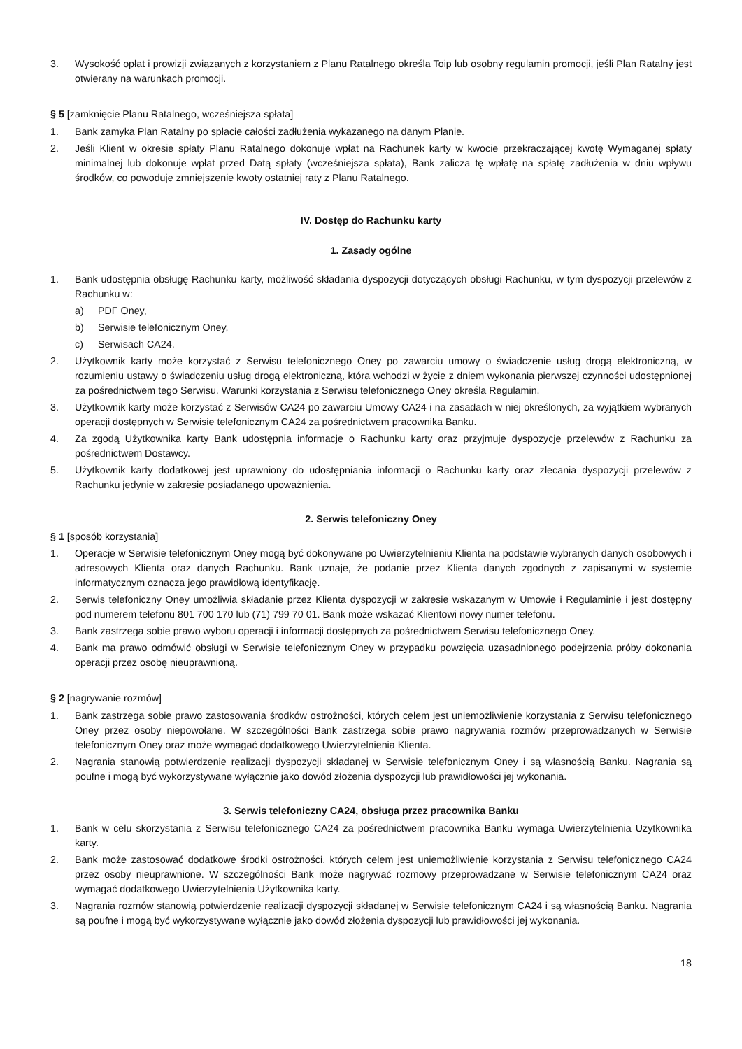3. Wysokość opłat i prowizji związanych z korzystaniem z Planu Ratalnego określa Toip lub osobny regulamin promocji, jeśli Plan Ratalny jest otwierany na warunkach promocji.
§ 5 [zamknięcie Planu Ratalnego, wcześniejsza spłata]
1. Bank zamyka Plan Ratalny po spłacie całości zadłużenia wykazanego na danym Planie.
2. Jeśli Klient w okresie spłaty Planu Ratalnego dokonuje wpłat na Rachunek karty w kwocie przekraczającej kwotę Wymaganej spłaty minimalnej lub dokonuje wpłat przed Datą spłaty (wcześniejsza spłata), Bank zalicza tę wpłatę na spłatę zadłużenia w dniu wpływu środków, co powoduje zmniejszenie kwoty ostatniej raty z Planu Ratalnego.
IV. Dostęp do Rachunku karty
1. Zasady ogólne
1. Bank udostępnia obsługę Rachunku karty, możliwość składania dyspozycji dotyczących obsługi Rachunku, w tym dyspozycji przelewów z Rachunku w:
a) PDF Oney,
b) Serwisie telefonicznym Oney,
c) Serwisach CA24.
2. Użytkownik karty może korzystać z Serwisu telefonicznego Oney po zawarciu umowy o świadczenie usług drogą elektroniczną, w rozumieniu ustawy o świadczeniu usług drogą elektroniczną, która wchodzi w życie z dniem wykonania pierwszej czynności udostępnionej za pośrednictwem tego Serwisu. Warunki korzystania z Serwisu telefonicznego Oney określa Regulamin.
3. Użytkownik karty może korzystać z Serwisów CA24 po zawarciu Umowy CA24 i na zasadach w niej określonych, za wyjątkiem wybranych operacji dostępnych w Serwisie telefonicznym CA24 za pośrednictwem pracownika Banku.
4. Za zgodą Użytkownika karty Bank udostępnia informacje o Rachunku karty oraz przyjmuje dyspozycje przelewów z Rachunku za pośrednictwem Dostawcy.
5. Użytkownik karty dodatkowej jest uprawniony do udostępniania informacji o Rachunku karty oraz zlecania dyspozycji przelewów z Rachunku jedynie w zakresie posiadanego upoważnienia.
2. Serwis telefoniczny Oney
§ 1 [sposób korzystania]
1. Operacje w Serwisie telefonicznym Oney mogą być dokonywane po Uwierzytelnieniu Klienta na podstawie wybranych danych osobowych i adresowych Klienta oraz danych Rachunku. Bank uznaje, że podanie przez Klienta danych zgodnych z zapisanymi w systemie informatycznym oznacza jego prawidłową identyfikację.
2. Serwis telefoniczny Oney umożliwia składanie przez Klienta dyspozycji w zakresie wskazanym w Umowie i Regulaminie i jest dostępny pod numerem telefonu 801 700 170 lub (71) 799 70 01. Bank może wskazać Klientowi nowy numer telefonu.
3. Bank zastrzega sobie prawo wyboru operacji i informacji dostępnych za pośrednictwem Serwisu telefonicznego Oney.
4. Bank ma prawo odmówić obsługi w Serwisie telefonicznym Oney w przypadku powzięcia uzasadnionego podejrzenia próby dokonania operacji przez osobę nieuprawnioną.
§ 2 [nagrywanie rozmów]
1. Bank zastrzega sobie prawo zastosowania środków ostrożności, których celem jest uniemożliwienie korzystania z Serwisu telefonicznego Oney przez osoby niepowołane. W szczególności Bank zastrzega sobie prawo nagrywania rozmów przeprowadzanych w Serwisie telefonicznym Oney oraz może wymagać dodatkowego Uwierzytelnienia Klienta.
2. Nagrania stanowią potwierdzenie realizacji dyspozycji składanej w Serwisie telefonicznym Oney i są własnością Banku. Nagrania są poufne i mogą być wykorzystywane wyłącznie jako dowód złożenia dyspozycji lub prawidłowości jej wykonania.
3. Serwis telefoniczny CA24, obsługa przez pracownika Banku
1. Bank w celu skorzystania z Serwisu telefonicznego CA24 za pośrednictwem pracownika Banku wymaga Uwierzytelnienia Użytkownika karty.
2. Bank może zastosować dodatkowe środki ostrożności, których celem jest uniemożliwienie korzystania z Serwisu telefonicznego CA24 przez osoby nieuprawnione. W szczególności Bank może nagrywać rozmowy przeprowadzane w Serwisie telefonicznym CA24 oraz wymagać dodatkowego Uwierzytelnienia Użytkownika karty.
3. Nagrania rozmów stanowią potwierdzenie realizacji dyspozycji składanej w Serwisie telefonicznym CA24 i są własnością Banku. Nagrania są poufne i mogą być wykorzystywane wyłącznie jako dowód złożenia dyspozycji lub prawidłowości jej wykonania.
18